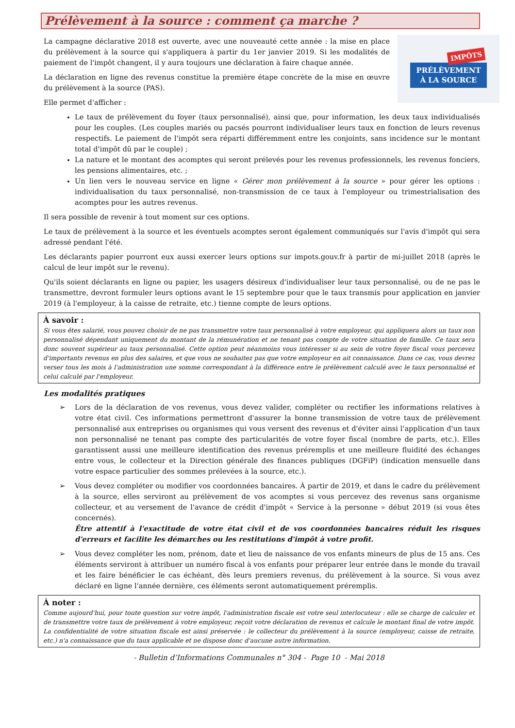Prélèvement à la source : comment ça marche ?
IMPÔTS
PRÉLÈVEMENT
À LA SOURCE
La campagne déclarative 2018 est ouverte, avec une nouveauté cette année : la mise en place du prélèvement à la source qui s'appliquera à partir du 1er janvier 2019. Si les modalités de paiement de l'impôt changent, il y aura toujours une déclaration à faire chaque année.
La déclaration en ligne des revenus constitue la première étape concrète de la mise en œuvre du prélèvement à la source (PAS).
Elle permet d'afficher :
Le taux de prélèvement du foyer (taux personnalisé), ainsi que, pour information, les deux taux individualisés pour les couples. (Les couples mariés ou pacsés pourront individualiser leurs taux en fonction de leurs revenus respectifs. Le paiement de l'impôt sera réparti différemment entre les conjoints, sans incidence sur le montant total d'impôt dû par le couple) ;
La nature et le montant des acomptes qui seront prélevés pour les revenus professionnels, les revenus fonciers, les pensions alimentaires, etc. ;
Un lien vers le nouveau service en ligne « Gérer mon prélèvement à la source » pour gérer les options : individualisation du taux personnalisé, non-transmission de ce taux à l'employeur ou trimestrialisation des acomptes pour les autres revenus.
Il sera possible de revenir à tout moment sur ces options.
Le taux de prélèvement à la source et les éventuels acomptes seront également communiqués sur l'avis d'impôt qui sera adressé pendant l'été.
Les déclarants papier pourront eux aussi exercer leurs options sur impots.gouv.fr à partir de mi-juillet 2018 (après le calcul de leur impôt sur le revenu).
Qu'ils soient déclarants en ligne ou papier, les usagers désireux d'individualiser leur taux personnalisé, ou de ne pas le transmettre, devront formuler leurs options avant le 15 septembre pour que le taux transmis pour application en janvier 2019 (à l'employeur, à la caisse de retraite, etc.) tienne compte de leurs options.
À savoir :
Si vous êtes salarié, vous pouvez choisir de ne pas transmettre votre taux personnalisé à votre employeur, qui appliquera alors un taux non personnalisé dépendant uniquement du montant de la rémunération et ne tenant pas compte de votre situation de famille. Ce taux sera donc souvent supérieur au taux personnalisé. Cette option peut néanmoins vous intéresser si au sein de votre foyer fiscal vous percevez d'importants revenus en plus des salaires, et que vous ne souhaitez pas que votre employeur en ait connaissance. Dans ce cas, vous devrez verser tous les mois à l'administration une somme correspondant à la différence entre le prélèvement calculé avec le taux personnalisé et celui calculé par l'employeur.
Les modalités pratiques
➢ Lors de la déclaration de vos revenus, vous devez valider, compléter ou rectifier les informations relatives à votre état civil. Ces informations permettront d'assurer la bonne transmission de votre taux de prélèvement personnalisé aux entreprises ou organismes qui vous versent des revenus et d'éviter ainsi l'application d'un taux non personnalisé ne tenant pas compte des particularités de votre foyer fiscal (nombre de parts, etc.). Elles garantissent aussi une meilleure identification des revenus préremplis et une meilleure fluidité des échanges entre vous, le collecteur et la Direction générale des finances publiques (DGFiP) (indication mensuelle dans votre espace particulier des sommes prélevées à la source, etc.).
➢ Vous devez compléter ou modifier vos coordonnées bancaires. À partir de 2019, et dans le cadre du prélèvement à la source, elles serviront au prélèvement de vos acomptes si vous percevez des revenus sans organisme collecteur, et au versement de l'avance de crédit d'impôt « Service à la personne » début 2019 (si vous êtes concernés).
Être attentif à l'exactitude de votre état civil et de vos coordonnées bancaires réduit les risques d'erreurs et facilite les démarches ou les restitutions d'impôt à votre profit.
➢ Vous devez compléter les nom, prénom, date et lieu de naissance de vos enfants mineurs de plus de 15 ans. Ces éléments serviront à attribuer un numéro fiscal à vos enfants pour préparer leur entrée dans le monde du travail et les faire bénéficier le cas échéant, dès leurs premiers revenus, du prélèvement à la source. Si vous avez déclaré en ligne l'année dernière, ces éléments seront automatiquement préremplis.
À noter :
Comme aujourd'hui, pour toute question sur votre impôt, l'administration fiscale est votre seul interlocuteur : elle se charge de calculer et de transmettre votre taux de prélèvement à votre employeur, reçoit votre déclaration de revenus et calcule le montant final de votre impôt. La confidentialité de votre situation fiscale est ainsi préservée : le collecteur du prélèvement à la source (employeur, caisse de retraite, etc.) n'a connaissance que du taux applicable et ne dispose donc d'aucune autre information.
- Bulletin d’Informations Communales n° 304 - Page 10 - Mai 2018